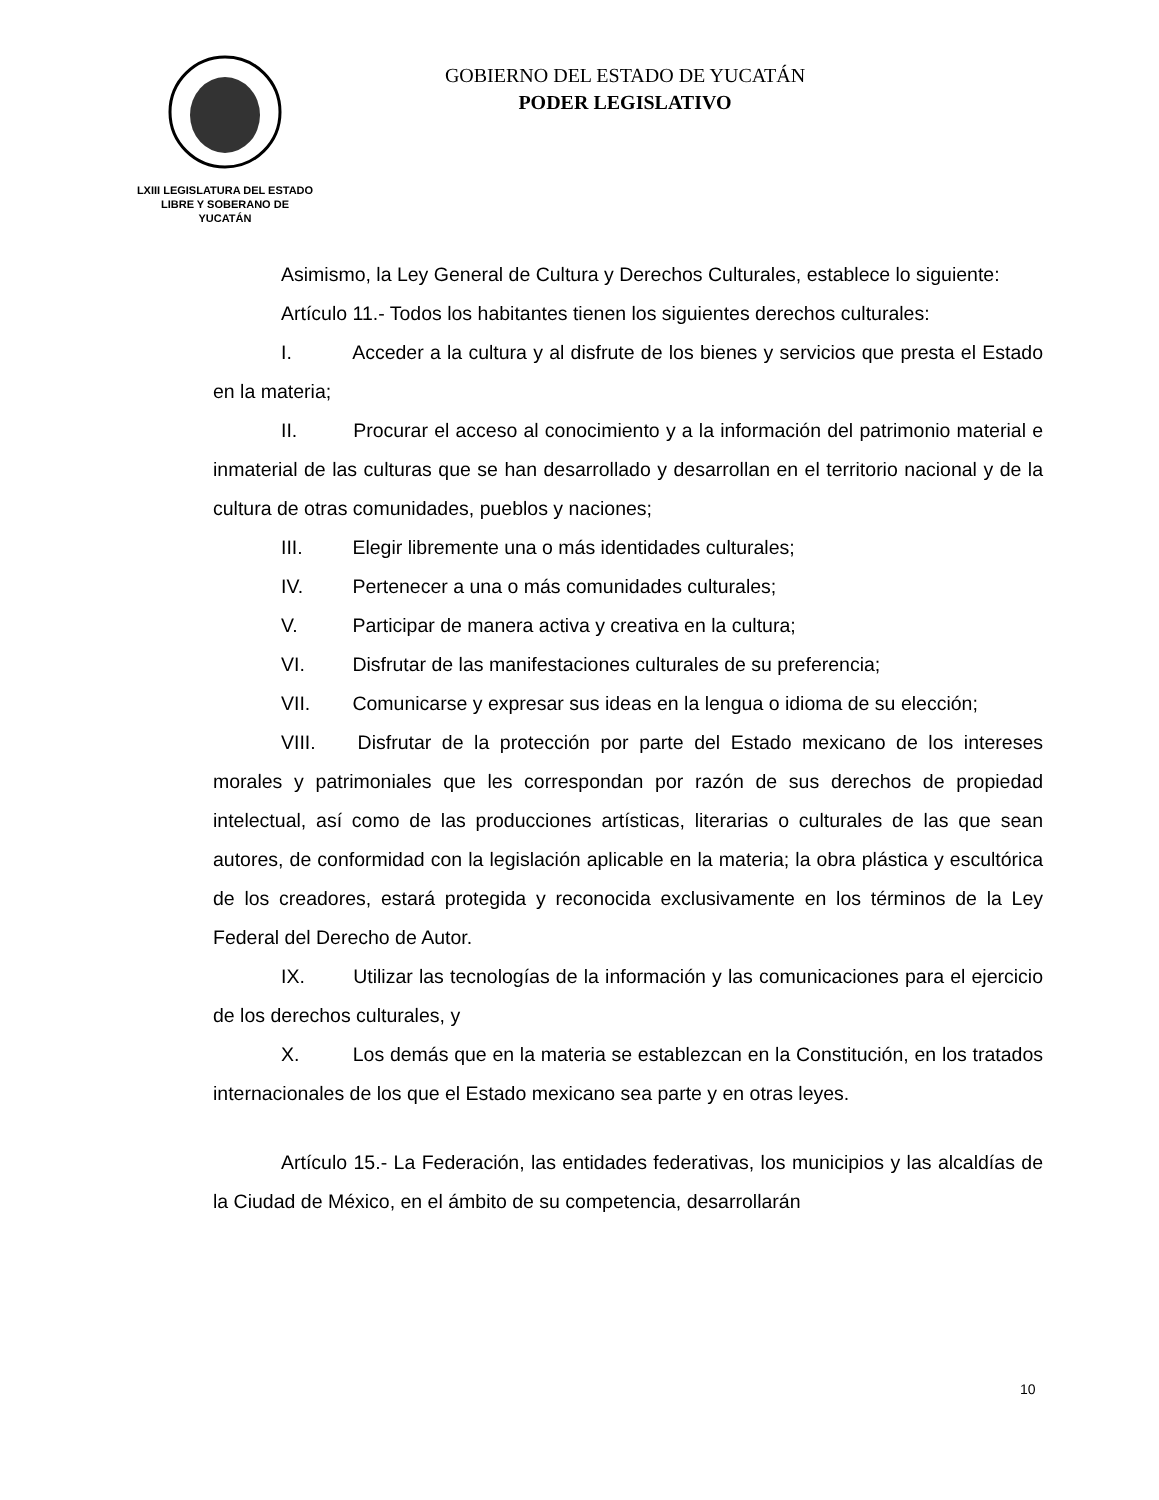LXIII LEGISLATURA DEL ESTADO
LIBRE Y SOBERANO DE
YUCATÁN
GOBIERNO DEL ESTADO DE YUCATÁN
PODER LEGISLATIVO
Asimismo, la Ley General de Cultura y Derechos Culturales, establece lo siguiente:
Artículo 11.- Todos los habitantes tienen los siguientes derechos culturales:
I. Acceder a la cultura y al disfrute de los bienes y servicios que presta el Estado en la materia;
II. Procurar el acceso al conocimiento y a la información del patrimonio material e inmaterial de las culturas que se han desarrollado y desarrollan en el territorio nacional y de la cultura de otras comunidades, pueblos y naciones;
III. Elegir libremente una o más identidades culturales;
IV. Pertenecer a una o más comunidades culturales;
V. Participar de manera activa y creativa en la cultura;
VI. Disfrutar de las manifestaciones culturales de su preferencia;
VII. Comunicarse y expresar sus ideas en la lengua o idioma de su elección;
VIII. Disfrutar de la protección por parte del Estado mexicano de los intereses morales y patrimoniales que les correspondan por razón de sus derechos de propiedad intelectual, así como de las producciones artísticas, literarias o culturales de las que sean autores, de conformidad con la legislación aplicable en la materia; la obra plástica y escultórica de los creadores, estará protegida y reconocida exclusivamente en los términos de la Ley Federal del Derecho de Autor.
IX. Utilizar las tecnologías de la información y las comunicaciones para el ejercicio de los derechos culturales, y
X. Los demás que en la materia se establezcan en la Constitución, en los tratados internacionales de los que el Estado mexicano sea parte y en otras leyes.
Artículo 15.- La Federación, las entidades federativas, los municipios y las alcaldías de la Ciudad de México, en el ámbito de su competencia, desarrollarán
10